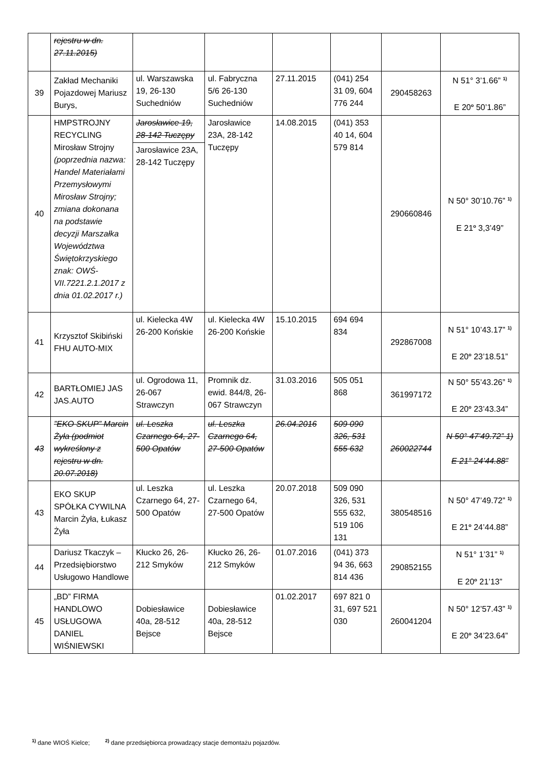| | rejestru w dn. 27.11.2015) | | | | | | |
| 39 | Zakład Mechaniki Pojazdowej Mariusz Burys, | ul. Warszawska 19, 26-130 Suchedniów | ul. Fabryczna 5/6 26-130 Suchedniów | 27.11.2015 | (041) 254 31 09, 604 776 244 | 290458263 | N 51° 3’1.66” <sup>1)</sup> E 20<sup>o</sup> 50’1.86” |
| 40 | HMPSTROJNY RECYCLING Mirosław Strojny (poprzednia nazwa: Handel Materiałami Przemysłowymi Mirosław Strojny; zmiana dokonana na podstawie decyzji Marszałka Województwa Świętokrzyskiego znak: OWŚ-VII.7221.2.1.2017 z dnia 01.02.2017 r.) | Jarosławice 19, 28-142 Tuczępy | Jarosławice 23A, 28-142 Tuczępy | 14.08.2015 | (041) 353 40 14, 604 579 814 | 290660846 | N 50° 30’10.76” <sup>1)</sup> E 21<sup>o</sup> 3,3’49” |
| | | Jarosławice 23A, 28-142 Tuczępy | | | | | |
| 41 | Krzysztof Skibiński FHU AUTO-MIX | ul. Kielecka 4W 26-200 Końskie | ul. Kielecka 4W 26-200 Końskie | 15.10.2015 | 694 694 834 | 292867008 | N 51° 10’43.17” <sup>1)</sup> E 20<sup>o</sup> 23’18.51” |
| 42 | BARTŁOMIEJ JAS JAS.AUTO | ul. Ogrodowa 11, 26-067 Strawczyn | Promnik dz. ewid. 844/8, 26-067 Strawczyn | 31.03.2016 | 505 051 868 | 361997172 | N 50° 55’43.26” <sup>1)</sup> E 20<sup>o</sup> 23’43.34” |
| 43 | ”EKO SKUP” Marcin Żyła (podmiot wykreślony z rejestru w dn. 20.07.2018) | ul. Leszka Czarnego 64, 27-500 Opatów | ul. Leszka Czarnego 64, 27-500 Opatów | 26.04.2016 | 509 090 326, 531 555 632 | 260022744 | N 50° 47’49.72” 1) E 21° 24’44.88” |
| 43 | EKO SKUP SPÓŁKA CYWILNA Marcin Żyła, Łukasz Żyła | ul. Leszka Czarnego 64, 27-500 Opatów | ul. Leszka Czarnego 64, 27-500 Opatów | 20.07.2018 | 509 090 326, 531 555 632, 519 106 131 | 380548516 | N 50° 47’49.72” <sup>1)</sup> E 21<sup>o</sup> 24’44.88” |
| 44 | Dariusz Tkaczyk – Przedsiębiorstwo Usługowo Handlowe | Kłucko 26, 26-212 Smyków | Kłucko 26, 26-212 Smyków | 01.07.2016 | (041) 373 94 36, 663 814 436 | 290852155 | N 51° 1’31” <sup>1)</sup> E 20<sup>o</sup> 21’13” |
| 45 | „BD” FIRMA HANDLOWO USŁUGOWA DANIEL WIŚNIEWSKI | Dobiesławice 40a, 28-512 Bejsce | Dobiesławice 40a, 28-512 Bejsce | 01.02.2017 | 697 821 0 31, 697 521 030 | 260041204 | N 50° 12’57.43” <sup>1)</sup> E 20<sup>o</sup> 34’23.64” |
<sup>1)</sup> dane WIOŚ Kielce; <sup>2)</sup> dane przedsiębiorca prowadzący stacje demontażu pojazdów.